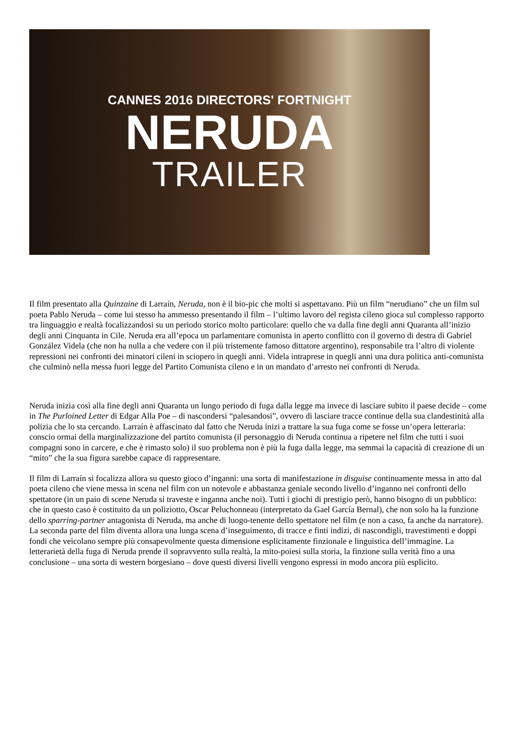CANNES 2016 DIRECTORS' FORTNIGHT
NERUDA
TRAILER
Il film presentato alla Quinzaine di Larraín, Neruda, non è il bio-pic che molti si aspettavano. Più un film “nerudiano” che un film sul poeta Pablo Neruda – come lui stesso ha ammesso presentando il film – l’ultimo lavoro del regista cileno gioca sul complesso rapporto tra linguaggio e realtà focalizzandosi su un periodo storico molto particolare: quello che va dalla fine degli anni Quaranta all’inizio degli anni Cinquanta in Cile. Neruda era all’epoca un parlamentare comunista in aperto conflitto con il governo di destra di Gabriel González Videla (che non ha nulla a che vedere con il più tristemente famoso dittatore argentino), responsabile tra l’altro di violente repressioni nei confronti dei minatori cileni in sciopero in quegli anni. Videla intraprese in quegli anni una dura politica anti-comunista che culminò nella messa fuori legge del Partito Comunista cileno e in un mandato d’arresto nei confronti di Neruda.
Neruda inizia così alla fine degli anni Quaranta un lungo periodo di fuga dalla legge ma invece di lasciare subito il paese decide – come in The Purloined Letter di Edgar Alla Poe – di nascondersi “palesandosi”, ovvero di lasciare tracce continue della sua clandestinità alla polizia che lo sta cercando. Larraín è affascinato dal fatto che Neruda inizi a trattare la sua fuga come se fosse un’opera letteraria: conscio ormai della marginalizzazione del partito comunista (il personaggio di Neruda continua a ripetere nel film che tutti i suoi compagni sono in carcere, e che è rimasto solo) il suo problema non è più la fuga dalla legge, ma semmai la capacità di creazione di un “mito” che la sua figura sarebbe capace di rappresentare.
Il film di Larraín si focalizza allora su questo gioco d’inganni: una sorta di manifestazione in disguise continuamente messa in atto dal poeta cileno che viene messa in scena nel film con un notevole e abbastanza geniale secondo livello d’inganno nei confronti dello spettatore (in un paio di scene Neruda si traveste e inganna anche noi). Tutti i giochi di prestigio però, hanno bisogno di un pubblico: che in questo caso è costituito da un poliziotto, Oscar Peluchonneau (interpretato da Gael García Bernal), che non solo ha la funzione dello sparring-partner antagonista di Neruda, ma anche di luogo-tenente dello spettatore nel film (e non a caso, fa anche da narratore). La seconda parte del film diventa allora una lunga scena d’inseguimento, di tracce e finti indizi, di nascondigli, travestimenti e doppi fondi che veicolano sempre più consapevolmente questa dimensione esplicitamente finzionale e linguistica dell’immagine. La letterarietà della fuga di Neruda prende il sopravvento sulla realtà, la mito-poiesi sulla storia, la finzione sulla verità fino a una conclusione – una sorta di western borgesiano – dove questi diversi livelli vengono espressi in modo ancora più esplicito.